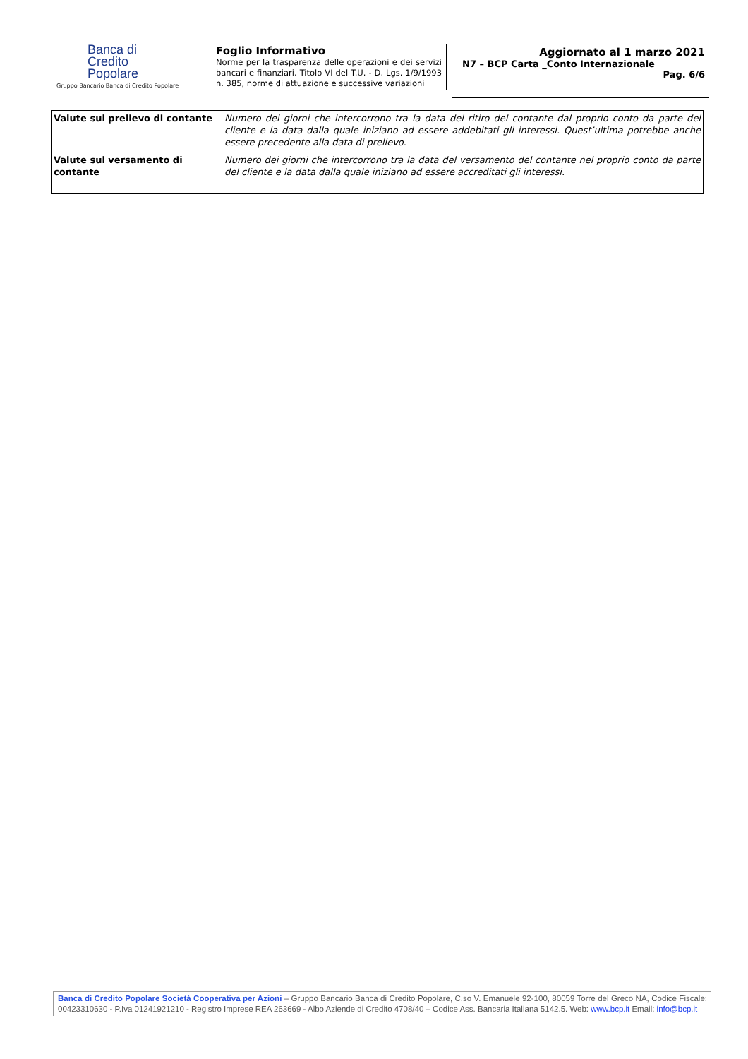Banca di
Credito
Popolare
Gruppo Bancario Banca di Credito Popolare
Foglio Informativo
Norme per la trasparenza delle operazioni e dei servizi bancari e finanziari. Titolo VI del T.U. - D. Lgs. 1/9/1993 n. 385, norme di attuazione e successive variazioni
Aggiornato al 1 marzo 2021
N7 – BCP Carta _Conto Internazionale
Pag. 6/6
| Valute sul prelievo di contante | Numero dei giorni che intercorrono tra la data del ritiro del contante dal proprio conto da parte del cliente e la data dalla quale iniziano ad essere addebitati gli interessi. Quest’ultima potrebbe anche essere precedente alla data di prelievo. |
| Valute sul versamento di contante | Numero dei giorni che intercorrono tra la data del versamento del contante nel proprio conto da parte del cliente e la data dalla quale iniziano ad essere accreditati gli interessi. |
Banca di Credito Popolare Società Cooperativa per Azioni – Gruppo Bancario Banca di Credito Popolare, C.so V. Emanuele 92-100, 80059 Torre del Greco NA, Codice Fiscale: 00423310630 - P.Iva 01241921210 - Registro Imprese REA 263669 - Albo Aziende di Credito 4708/40 – Codice Ass. Bancaria Italiana 5142.5. Web: www.bcp.it Email: info@bcp.it